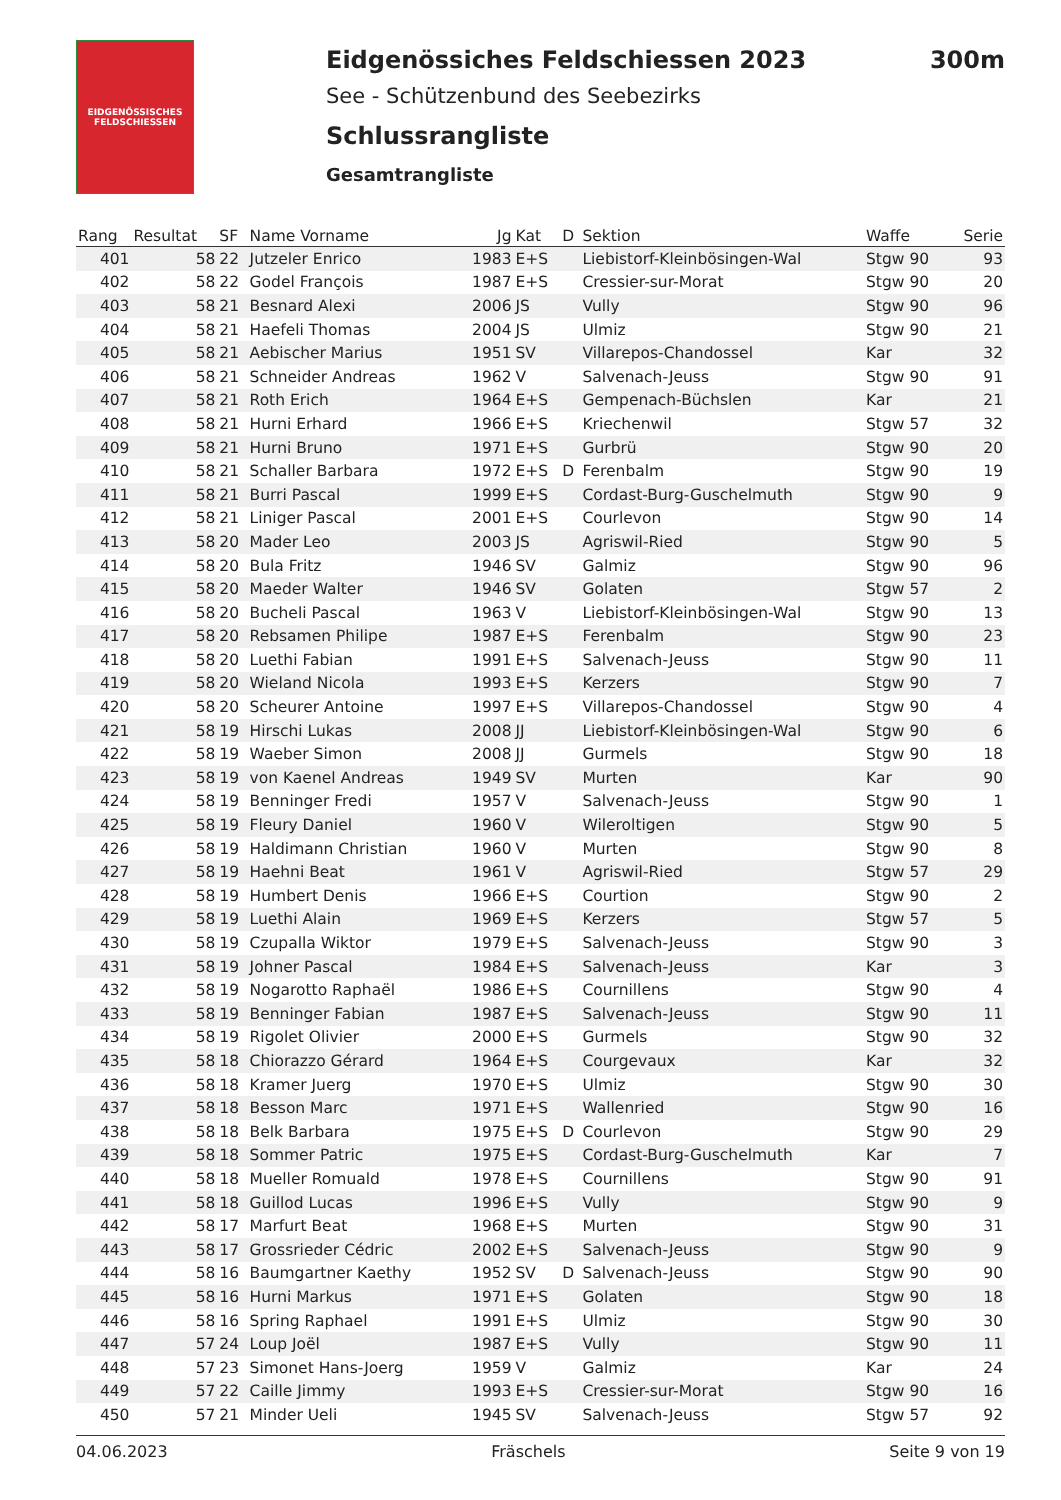EIDGENÖSSISCHES FELDSCHIESSEN
Eidgenössiches Feldschiessen 2023
See - Schützenbund des Seebezirks
Schlussrangliste
Gesamtrangliste
300m
| Rang | Resultat | SF | Name Vorname | Jg | Kat | D | Sektion | Waffe | Serie |
| --- | --- | --- | --- | --- | --- | --- | --- | --- | --- |
| 401 | 58 | 22 | Jutzeler Enrico | 1983 | E+S | | Liebistorf-Kleinbösingen-Wal | Stgw 90 | 93 |
| 402 | 58 | 22 | Godel François | 1987 | E+S | | Cressier-sur-Morat | Stgw 90 | 20 |
| 403 | 58 | 21 | Besnard Alexi | 2006 | JS | | Vully | Stgw 90 | 96 |
| 404 | 58 | 21 | Haefeli Thomas | 2004 | JS | | Ulmiz | Stgw 90 | 21 |
| 405 | 58 | 21 | Aebischer Marius | 1951 | SV | | Villarepos-Chandossel | Kar | 32 |
| 406 | 58 | 21 | Schneider Andreas | 1962 | V | | Salvenach-Jeuss | Stgw 90 | 91 |
| 407 | 58 | 21 | Roth Erich | 1964 | E+S | | Gempenach-Büchslen | Kar | 21 |
| 408 | 58 | 21 | Hurni Erhard | 1966 | E+S | | Kriechenwil | Stgw 57 | 32 |
| 409 | 58 | 21 | Hurni Bruno | 1971 | E+S | | Gurbrü | Stgw 90 | 20 |
| 410 | 58 | 21 | Schaller Barbara | 1972 | E+S | D | Ferenbalm | Stgw 90 | 19 |
| 411 | 58 | 21 | Burri Pascal | 1999 | E+S | | Cordast-Burg-Guschelmuth | Stgw 90 | 9 |
| 412 | 58 | 21 | Liniger Pascal | 2001 | E+S | | Courlevon | Stgw 90 | 14 |
| 413 | 58 | 20 | Mader Leo | 2003 | JS | | Agriswil-Ried | Stgw 90 | 5 |
| 414 | 58 | 20 | Bula Fritz | 1946 | SV | | Galmiz | Stgw 90 | 96 |
| 415 | 58 | 20 | Maeder Walter | 1946 | SV | | Golaten | Stgw 57 | 2 |
| 416 | 58 | 20 | Bucheli Pascal | 1963 | V | | Liebistorf-Kleinbösingen-Wal | Stgw 90 | 13 |
| 417 | 58 | 20 | Rebsamen Philipe | 1987 | E+S | | Ferenbalm | Stgw 90 | 23 |
| 418 | 58 | 20 | Luethi Fabian | 1991 | E+S | | Salvenach-Jeuss | Stgw 90 | 11 |
| 419 | 58 | 20 | Wieland Nicola | 1993 | E+S | | Kerzers | Stgw 90 | 7 |
| 420 | 58 | 20 | Scheurer Antoine | 1997 | E+S | | Villarepos-Chandossel | Stgw 90 | 4 |
| 421 | 58 | 19 | Hirschi Lukas | 2008 | JJ | | Liebistorf-Kleinbösingen-Wal | Stgw 90 | 6 |
| 422 | 58 | 19 | Waeber Simon | 2008 | JJ | | Gurmels | Stgw 90 | 18 |
| 423 | 58 | 19 | von Kaenel Andreas | 1949 | SV | | Murten | Kar | 90 |
| 424 | 58 | 19 | Benninger Fredi | 1957 | V | | Salvenach-Jeuss | Stgw 90 | 1 |
| 425 | 58 | 19 | Fleury Daniel | 1960 | V | | Wileroltigen | Stgw 90 | 5 |
| 426 | 58 | 19 | Haldimann Christian | 1960 | V | | Murten | Stgw 90 | 8 |
| 427 | 58 | 19 | Haehni Beat | 1961 | V | | Agriswil-Ried | Stgw 57 | 29 |
| 428 | 58 | 19 | Humbert Denis | 1966 | E+S | | Courtion | Stgw 90 | 2 |
| 429 | 58 | 19 | Luethi Alain | 1969 | E+S | | Kerzers | Stgw 57 | 5 |
| 430 | 58 | 19 | Czupalla Wiktor | 1979 | E+S | | Salvenach-Jeuss | Stgw 90 | 3 |
| 431 | 58 | 19 | Johner Pascal | 1984 | E+S | | Salvenach-Jeuss | Kar | 3 |
| 432 | 58 | 19 | Nogarotto Raphaël | 1986 | E+S | | Cournillens | Stgw 90 | 4 |
| 433 | 58 | 19 | Benninger Fabian | 1987 | E+S | | Salvenach-Jeuss | Stgw 90 | 11 |
| 434 | 58 | 19 | Rigolet Olivier | 2000 | E+S | | Gurmels | Stgw 90 | 32 |
| 435 | 58 | 18 | Chiorazzo Gérard | 1964 | E+S | | Courgevaux | Kar | 32 |
| 436 | 58 | 18 | Kramer Juerg | 1970 | E+S | | Ulmiz | Stgw 90 | 30 |
| 437 | 58 | 18 | Besson Marc | 1971 | E+S | | Wallenried | Stgw 90 | 16 |
| 438 | 58 | 18 | Belk Barbara | 1975 | E+S | D | Courlevon | Stgw 90 | 29 |
| 439 | 58 | 18 | Sommer Patric | 1975 | E+S | | Cordast-Burg-Guschelmuth | Kar | 7 |
| 440 | 58 | 18 | Mueller Romuald | 1978 | E+S | | Cournillens | Stgw 90 | 91 |
| 441 | 58 | 18 | Guillod Lucas | 1996 | E+S | | Vully | Stgw 90 | 9 |
| 442 | 58 | 17 | Marfurt Beat | 1968 | E+S | | Murten | Stgw 90 | 31 |
| 443 | 58 | 17 | Grossrieder Cédric | 2002 | E+S | | Salvenach-Jeuss | Stgw 90 | 9 |
| 444 | 58 | 16 | Baumgartner Kaethy | 1952 | SV | D | Salvenach-Jeuss | Stgw 90 | 90 |
| 445 | 58 | 16 | Hurni Markus | 1971 | E+S | | Golaten | Stgw 90 | 18 |
| 446 | 58 | 16 | Spring Raphael | 1991 | E+S | | Ulmiz | Stgw 90 | 30 |
| 447 | 57 | 24 | Loup Joël | 1987 | E+S | | Vully | Stgw 90 | 11 |
| 448 | 57 | 23 | Simonet Hans-Joerg | 1959 | V | | Galmiz | Kar | 24 |
| 449 | 57 | 22 | Caille Jimmy | 1993 | E+S | | Cressier-sur-Morat | Stgw 90 | 16 |
| 450 | 57 | 21 | Minder Ueli | 1945 | SV | | Salvenach-Jeuss | Stgw 57 | 92 |
04.06.2023 Fräschels Seite 9 von 19